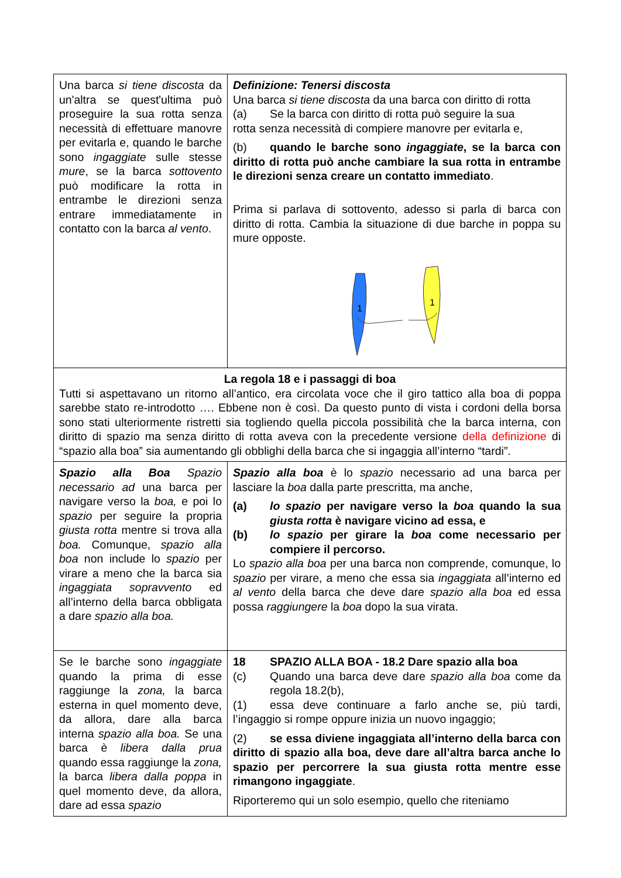| Una barca si tiene discosta da un'altra se quest'ultima può proseguire la sua rotta senza necessità di effettuare manovre per evitarla e, quando le barche sono ingaggiate sulle stesse mure , se la barca sottovento può modificare la rotta in entrambe le direzioni senza entrare immediatamente in contatto con la barca al vento . | Definizione: Tenersi discosta Una barca si tiene discosta da una barca con diritto di rotta (a) Se la barca con diritto di rotta può seguire la sua rotta senza necessità di compiere manovre per evitarla e, (b) quando le barche sono ingaggiate , se la barca con diritto di rotta può anche cambiare la sua rotta in entrambe le direzioni senza creare un contatto immediato . Prima si parlava di sottovento, adesso si parla di barca con diritto di rotta. Cambia la situazione di due barche in poppa su mure opposte. 1 1 |
| La regola 18 e i passaggi di boa Tutti si aspettavano un ritorno all’antico, era circolata voce che il giro tattico alla boa di poppa sarebbe stato re-introdotto …. Ebbene non è così. Da questo punto di vista i cordoni della borsa sono stati ulteriormente ristretti sia togliendo quella piccola possibilità che la barca interna, con diritto di spazio ma senza diritto di rotta aveva con la precedente versione della definizione di “spazio alla boa” sia aumentando gli obblighi della barca che si ingaggia all’interno “tardi”. | |
| Spazio alla Boa Spazio necessario ad una barca per navigare verso la boa, e poi lo spazio per seguire la propria giusta rotta mentre si trova alla boa. Comunque, spazio alla boa non include lo spazio per virare a meno che la barca sia ingaggiata sopravvento ed all’interno della barca obbligata a dare spazio alla boa. | Spazio alla boa è lo spazio necessario ad una barca per lasciare la boa dalla parte prescritta, ma anche, (a) lo spazio per navigare verso la boa quando la sua giusta rotta è navigare vicino ad essa, e (b) lo spazio per girare la boa come necessario per compiere il percorso. Lo spazio alla boa per una barca non comprende, comunque, lo spazio per virare, a meno che essa sia ingaggiata all’interno ed al vento della barca che deve dare spazio alla boa ed essa possa raggiungere la boa dopo la sua virata. |
| Se le barche sono ingaggiate quando la prima di esse raggiunge la zona, la barca esterna in quel momento deve, da allora, dare alla barca interna spazio alla boa. Se una barca è libera dalla prua quando essa raggiunge la zona, la barca libera dalla poppa in quel momento deve, da allora, dare ad essa spazio | 18 SPAZIO ALLA BOA - 18.2 Dare spazio alla boa (c) Quando una barca deve dare spazio alla boa come da regola 18.2(b), (1) essa deve continuare a farlo anche se, più tardi, l’ingaggio si rompe oppure inizia un nuovo ingaggio; (2) se essa diviene ingaggiata all’interno della barca con diritto di spazio alla boa, deve dare all’altra barca anche lo spazio per percorrere la sua giusta rotta mentre esse rimangono ingaggiate . Riporteremo qui un solo esempio, quello che riteniamo |